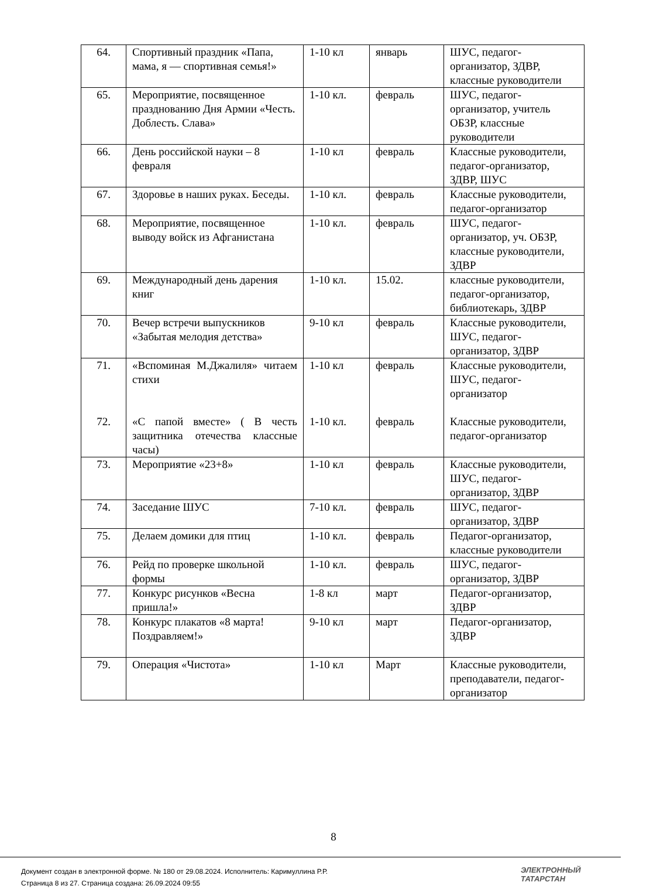| 64. | Спортивный праздник «Папа, мама, я — спортивная семья!» | 1-10 кл | январь | ШУС, педагог-организатор, ЗДВР, классные руководители |
| 65. | Мероприятие, посвященное празднованию Дня Армии «Честь. Доблесть. Слава» | 1-10 кл. | февраль | ШУС, педагог-организатор, учитель ОБЗР, классные руководители |
| 66. | День российской науки – 8 февраля | 1-10 кл | февраль | Классные руководители, педагог-организатор, ЗДВР, ШУС |
| 67. | Здоровье в наших руках. Беседы. | 1-10 кл. | февраль | Классные руководители, педагог-организатор |
| 68. | Мероприятие, посвященное выводу войск из Афганистана | 1-10 кл. | февраль | ШУС, педагог-организатор, уч. ОБЗР, классные руководители, ЗДВР |
| 69. | Международный день дарения книг | 1-10 кл. | 15.02. | классные руководители, педагог-организатор, библиотекарь, ЗДВР |
| 70. | Вечер встречи выпускников «Забытая мелодия детства» | 9-10 кл | февраль | Классные руководители, ШУС, педагог-организатор, ЗДВР |
| 71. 72. | «Вспоминая М.Джалиля» читаем стихи «С папой вместе» ( В честь защитника отечества классные часы) | 1-10 кл 1-10 кл. | февраль февраль | Классные руководители, ШУС, педагог-организатор Классные руководители, педагог-организатор |
| 73. | Мероприятие «23+8» | 1-10 кл | февраль | Классные руководители, ШУС, педагог-организатор, ЗДВР |
| 74. | Заседание ШУС | 7-10 кл. | февраль | ШУС, педагог-организатор, ЗДВР |
| 75. | Делаем домики для птиц | 1-10 кл. | февраль | Педагог-организатор, классные руководители |
| 76. | Рейд по проверке школьной формы | 1-10 кл. | февраль | ШУС, педагог-организатор, ЗДВР |
| 77. | Конкурс рисунков «Весна пришла!» | 1-8 кл | март | Педагог-организатор, ЗДВР |
| 78. | Конкурс плакатов «8 марта! Поздравляем!» | 9-10 кл | март | Педагог-организатор, ЗДВР |
| 79. | Операция «Чистота» | 1-10 кл | Март | Классные руководители, преподаватели, педагог-организатор |
8
Документ создан в электронной форме. № 180 от 29.08.2024. Исполнитель: Каримуллина Р.Р.
Страница 8 из 27. Страница создана: 26.09.2024 09:55
ЭЛЕКТРОННЫЙ
ТАТАРСТАН